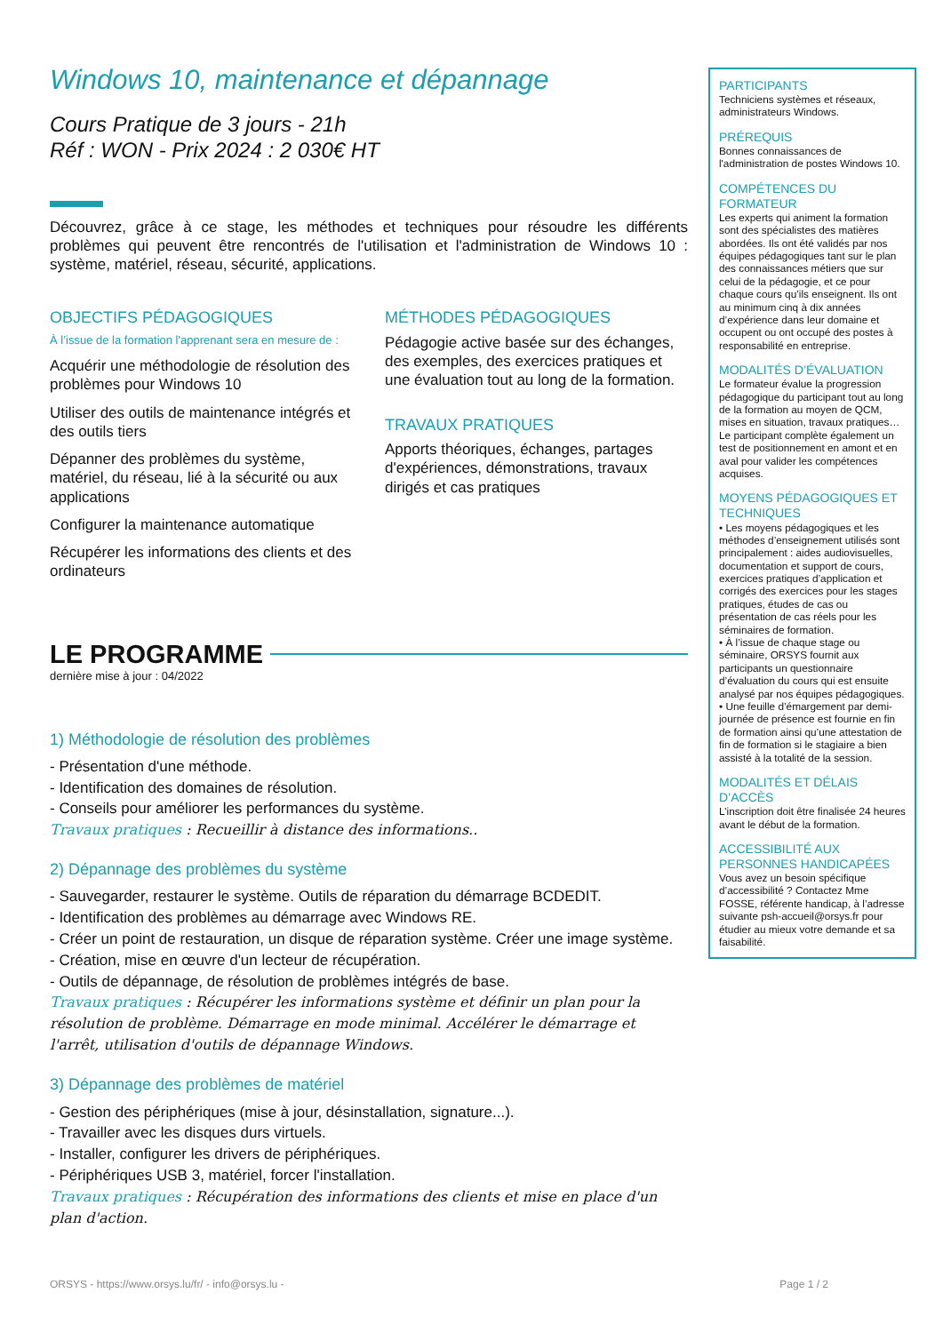Windows 10, maintenance et dépannage
Cours Pratique de 3 jours - 21h
Réf : WON - Prix 2024 : 2 030€ HT
Découvrez, grâce à ce stage, les méthodes et techniques pour résoudre les différents problèmes qui peuvent être rencontrés de l'utilisation et l'administration de Windows 10 : système, matériel, réseau, sécurité, applications.
OBJECTIFS PÉDAGOGIQUES
À l’issue de la formation l'apprenant sera en mesure de :
Acquérir une méthodologie de résolution des problèmes pour Windows 10
Utiliser des outils de maintenance intégrés et des outils tiers
Dépanner des problèmes du système, matériel, du réseau, lié à la sécurité ou aux applications
Configurer la maintenance automatique
Récupérer les informations des clients et des ordinateurs
MÉTHODES PÉDAGOGIQUES
Pédagogie active basée sur des échanges, des exemples, des exercices pratiques et une évaluation tout au long de la formation.
TRAVAUX PRATIQUES
Apports théoriques, échanges, partages d'expériences, démonstrations, travaux dirigés et cas pratiques
LE PROGRAMME
dernière mise à jour : 04/2022
1) Méthodologie de résolution des problèmes
- Présentation d'une méthode.
- Identification des domaines de résolution.
- Conseils pour améliorer les performances du système.
Travaux pratiques : Recueillir à distance des informations..
2) Dépannage des problèmes du système
- Sauvegarder, restaurer le système. Outils de réparation du démarrage BCDEDIT.
- Identification des problèmes au démarrage avec Windows RE.
- Créer un point de restauration, un disque de réparation système. Créer une image système.
- Création, mise en œuvre d'un lecteur de récupération.
- Outils de dépannage, de résolution de problèmes intégrés de base.
Travaux pratiques : Récupérer les informations système et définir un plan pour la résolution de problème. Démarrage en mode minimal. Accélérer le démarrage et l'arrêt, utilisation d'outils de dépannage Windows.
3) Dépannage des problèmes de matériel
- Gestion des périphériques (mise à jour, désinstallation, signature...).
- Travailler avec les disques durs virtuels.
- Installer, configurer les drivers de périphériques.
- Périphériques USB 3, matériel, forcer l'installation.
Travaux pratiques : Récupération des informations des clients et mise en place d'un plan d'action.
PARTICIPANTS
Techniciens systèmes et réseaux, administrateurs Windows.
PRÉREQUIS
Bonnes connaissances de l'administration de postes Windows 10.
COMPÉTENCES DU FORMATEUR
Les experts qui animent la formation sont des spécialistes des matières abordées. Ils ont été validés par nos équipes pédagogiques tant sur le plan des connaissances métiers que sur celui de la pédagogie, et ce pour chaque cours qu’ils enseignent. Ils ont au minimum cinq à dix années d’expérience dans leur domaine et occupent ou ont occupé des postes à responsabilité en entreprise.
MODALITÉS D’ÉVALUATION
Le formateur évalue la progression pédagogique du participant tout au long de la formation au moyen de QCM, mises en situation, travaux pratiques…
Le participant complète également un test de positionnement en amont et en aval pour valider les compétences acquises.
MOYENS PÉDAGOGIQUES ET TECHNIQUES
• Les moyens pédagogiques et les méthodes d’enseignement utilisés sont principalement : aides audiovisuelles, documentation et support de cours, exercices pratiques d’application et corrigés des exercices pour les stages pratiques, études de cas ou présentation de cas réels pour les séminaires de formation.
• À l’issue de chaque stage ou séminaire, ORSYS fournit aux participants un questionnaire d’évaluation du cours qui est ensuite analysé par nos équipes pédagogiques.
• Une feuille d’émargement par demi-journée de présence est fournie en fin de formation ainsi qu’une attestation de fin de formation si le stagiaire a bien assisté à la totalité de la session.
MODALITÉS ET DÉLAIS D’ACCÈS
L’inscription doit être finalisée 24 heures avant le début de la formation.
ACCESSIBILITÉ AUX PERSONNES HANDICAPÉES
Vous avez un besoin spécifique d’accessibilité ? Contactez Mme FOSSE, référente handicap, à l’adresse suivante psh-accueil@orsys.fr pour étudier au mieux votre demande et sa faisabilité.
ORSYS - https://www.orsys.lu/fr/ - info@orsys.lu - Page 1 / 2